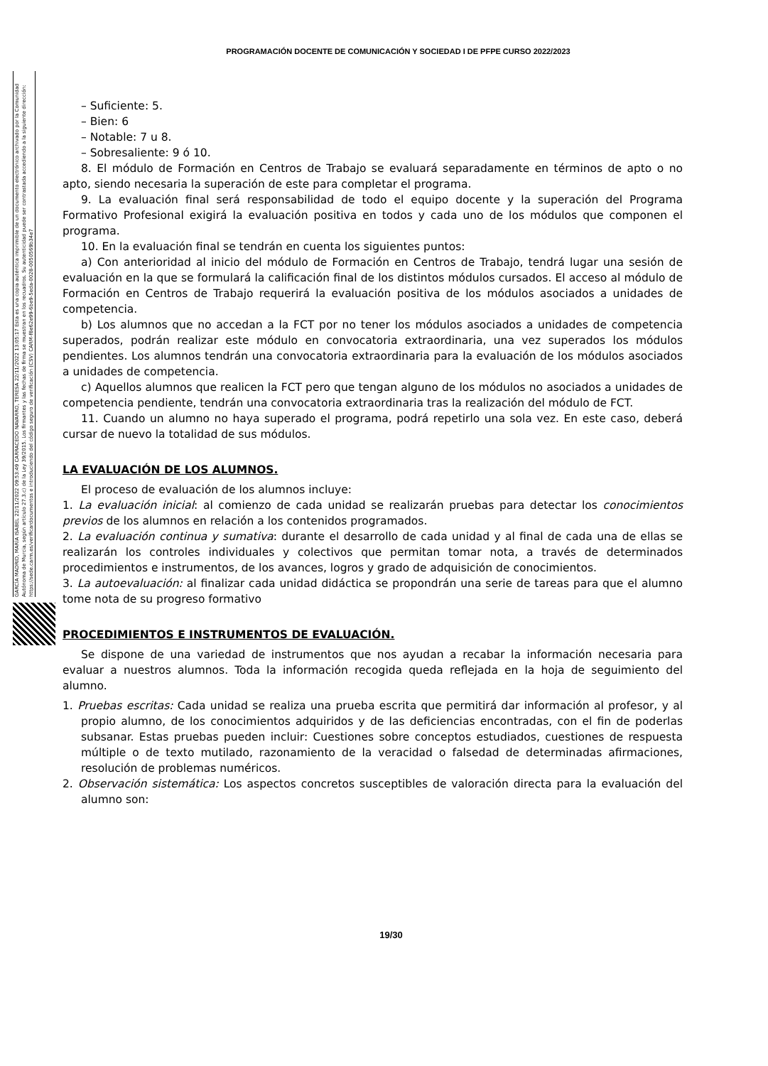PROGRAMACIÓN DOCENTE DE COMUNICACIÓN Y SOCIEDAD I DE PFPE CURSO 2022/2023
GARCÍA MADRID, MARÍA ISABEL 22/11/2022 09:53:49 CARRACEDO NAVARRO, TERESA 22/11/2022 13:05:17 Esta es una copia auténtica imprimible de un documento electrónico archivado por la Comunidad Autónoma de Murcia, según artículo 27.3.c) de la Ley 39/2015. Los firmantes y las fechas de firma se muestran en los recuadros. Su autenticidad puede ser contrastada accediendo a la siguiente dirección: https://sede.carm.es/verificardocumentos e introduciendo del código seguro de verificación (CSV) CARM-f8e62e99-6be9-5eda-0028-0050569b34e7
– Suficiente: 5.
– Bien: 6
– Notable: 7 u 8.
– Sobresaliente: 9 ó 10.
8. El módulo de Formación en Centros de Trabajo se evaluará separadamente en términos de apto o no apto, siendo necesaria la superación de este para completar el programa.
9. La evaluación final será responsabilidad de todo el equipo docente y la superación del Programa Formativo Profesional exigirá la evaluación positiva en todos y cada uno de los módulos que componen el programa.
10. En la evaluación final se tendrán en cuenta los siguientes puntos:
a) Con anterioridad al inicio del módulo de Formación en Centros de Trabajo, tendrá lugar una sesión de evaluación en la que se formulará la calificación final de los distintos módulos cursados. El acceso al módulo de Formación en Centros de Trabajo requerirá la evaluación positiva de los módulos asociados a unidades de competencia.
b) Los alumnos que no accedan a la FCT por no tener los módulos asociados a unidades de competencia superados, podrán realizar este módulo en convocatoria extraordinaria, una vez superados los módulos pendientes. Los alumnos tendrán una convocatoria extraordinaria para la evaluación de los módulos asociados a unidades de competencia.
c) Aquellos alumnos que realicen la FCT pero que tengan alguno de los módulos no asociados a unidades de competencia pendiente, tendrán una convocatoria extraordinaria tras la realización del módulo de FCT.
11. Cuando un alumno no haya superado el programa, podrá repetirlo una sola vez. En este caso, deberá cursar de nuevo la totalidad de sus módulos.
LA EVALUACIÓN DE LOS ALUMNOS.
El proceso de evaluación de los alumnos incluye:
1. La evaluación inicial: al comienzo de cada unidad se realizarán pruebas para detectar los conocimientos previos de los alumnos en relación a los contenidos programados.
2. La evaluación continua y sumativa: durante el desarrollo de cada unidad y al final de cada una de ellas se realizarán los controles individuales y colectivos que permitan tomar nota, a través de determinados procedimientos e instrumentos, de los avances, logros y grado de adquisición de conocimientos.
3. La autoevaluación: al finalizar cada unidad didáctica se propondrán una serie de tareas para que el alumno tome nota de su progreso formativo
PROCEDIMIENTOS E INSTRUMENTOS DE EVALUACIÓN.
Se dispone de una variedad de instrumentos que nos ayudan a recabar la información necesaria para evaluar a nuestros alumnos. Toda la información recogida queda reflejada en la hoja de seguimiento del alumno.
1. Pruebas escritas: Cada unidad se realiza una prueba escrita que permitirá dar información al profesor, y al propio alumno, de los conocimientos adquiridos y de las deficiencias encontradas, con el fin de poderlas subsanar. Estas pruebas pueden incluir: Cuestiones sobre conceptos estudiados, cuestiones de respuesta múltiple o de texto mutilado, razonamiento de la veracidad o falsedad de determinadas afirmaciones, resolución de problemas numéricos.
2. Observación sistemática: Los aspectos concretos susceptibles de valoración directa para la evaluación del alumno son:
19/30